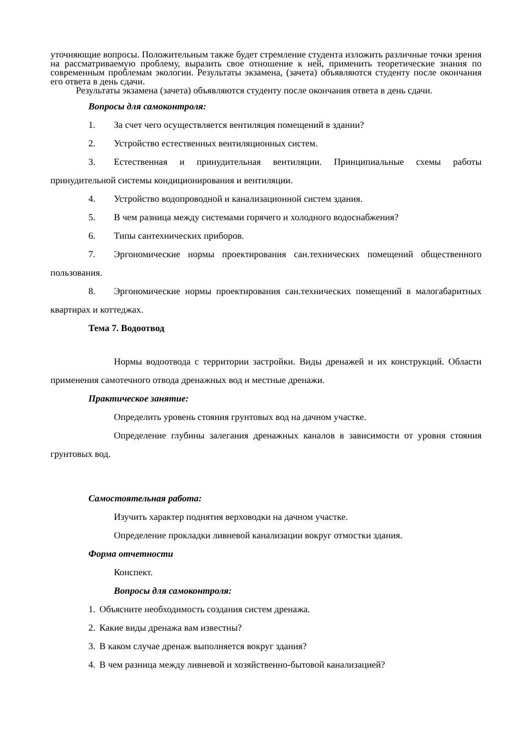уточняющие вопросы. Положительным также будет стремление студента изложить различные точки зрения на рассматриваемую проблему, выразить свое отношение к ней, применить теоретические знания по современным проблемам экологии. Результаты экзамена, (зачета) объявляются студенту после окончания его ответа в день сдачи.
Результаты экзамена (зачета) объявляются студенту после окончания ответа в день сдачи.
Вопросы для самоконтроля:
1. За счет чего осуществляется вентиляция помещений в здании?
2. Устройство естественных вентиляционных систем.
3. Естественная и принудительная вентиляции. Принципиальные схемы работы принудительной системы кондиционирования и вентиляции.
4. Устройство водопроводной и канализационной систем здания.
5. В чем разница между системами горячего и холодного водоснабжения?
6. Типы сантехнических приборов.
7. Эргономические нормы проектирования сан.технических помещений общественного пользования.
8. Эргономические нормы проектирования сан.технических помещений в малогабаритных квартирах и коттеджах.
Тема 7. Водоотвод
Нормы водоотвода с территории застройки. Виды дренажей и их конструкций. Области применения самотечного отвода дренажных вод и местные дренажи.
Практическое занятие:
Определить уровень стояния грунтовых вод на дачном участке.
Определение глубины залегания дренажных каналов в зависимости от уровня стояния грунтовых вод.
Самостоятельная работа:
Изучить характер поднятия верховодки на дачном участке.
Определение прокладки ливневой канализации вокруг отмостки здания.
Форма отчетности
Конспект.
Вопросы для самоконтроля:
1. Объясните необходимость создания систем дренажа.
2. Какие виды дренажа вам известны?
3. В каком случае дренаж выполняется вокруг здания?
4. В чем разница между ливневой и хозяйственно-бытовой канализацией?